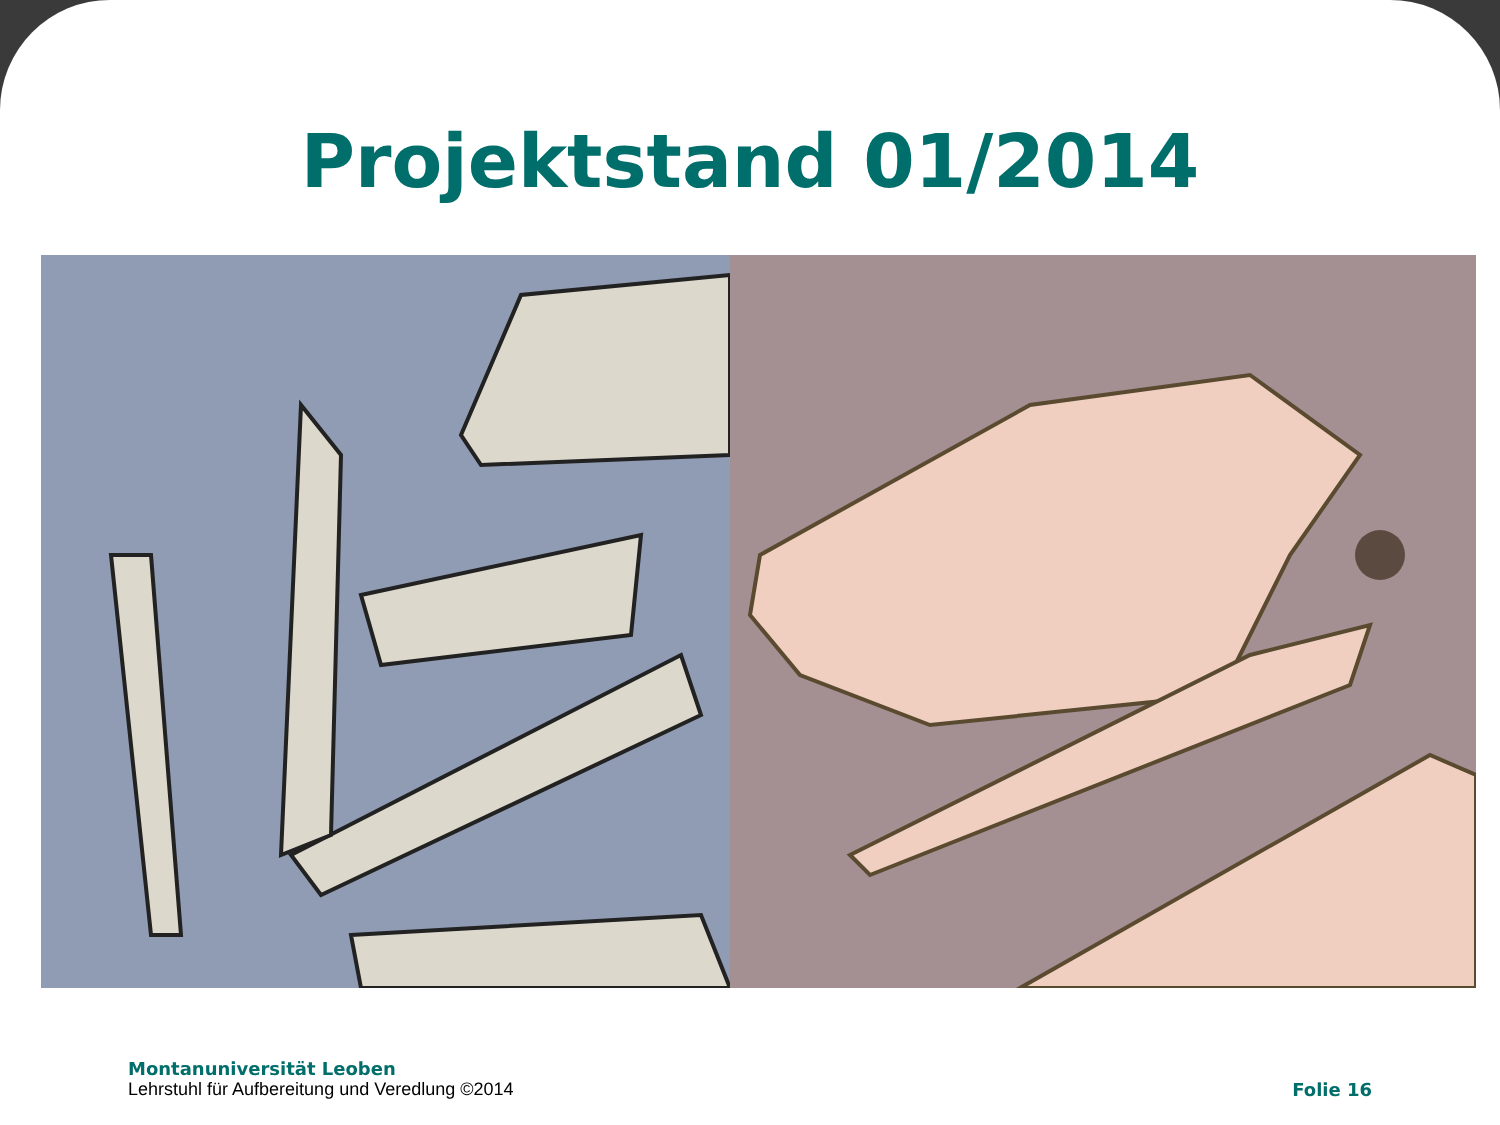Projektstand 01/2014
Montanuniversität Leoben
Lehrstuhl für Aufbereitung und Veredlung ©2014
Folie 16